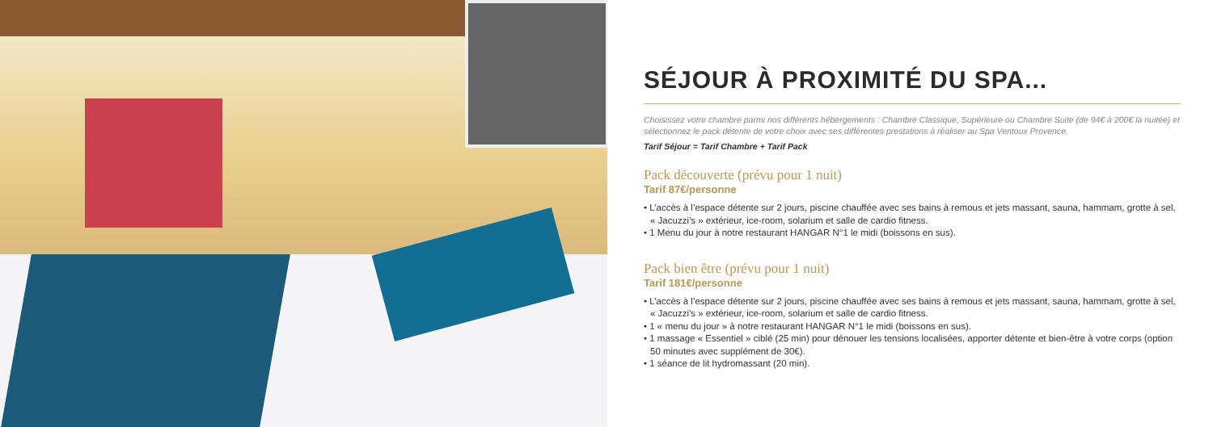SÉJOUR À PROXIMITÉ DU SPA...
Choisissez votre chambre parmi nos différents hébergements : Chambre Classique, Supérieure ou Chambre Suite (de 94€ à 200€ la nuitée) et sélectionnez le pack détente de votre choix avec ses différentes prestations à réaliser au Spa Ventoux Provence.
Tarif Séjour = Tarif Chambre + Tarif Pack
Pack découverte (prévu pour 1 nuit)
Tarif 87€/personne
• L’accès à l’espace détente sur 2 jours, piscine chauffée avec ses bains à remous et jets massant, sauna, hammam, grotte à sel, « Jacuzzi’s » extérieur, ice-room, solarium et salle de cardio fitness.
• 1 Menu du jour à notre restaurant HANGAR N°1 le midi (boissons en sus).
Pack bien être (prévu pour 1 nuit)
Tarif 181€/personne
• L’accès à l’espace détente sur 2 jours, piscine chauffée avec ses bains à remous et jets massant, sauna, hammam, grotte à sel, « Jacuzzi’s » extérieur, ice-room, solarium et salle de cardio fitness.
• 1 « menu du jour » à notre restaurant HANGAR N°1 le midi (boissons en sus).
• 1 massage « Essentiel » ciblé (25 min) pour dénouer les tensions localisées, apporter détente et bien-être à votre corps (option 50 minutes avec supplément de 30€).
• 1 séance de lit hydromassant (20 min).